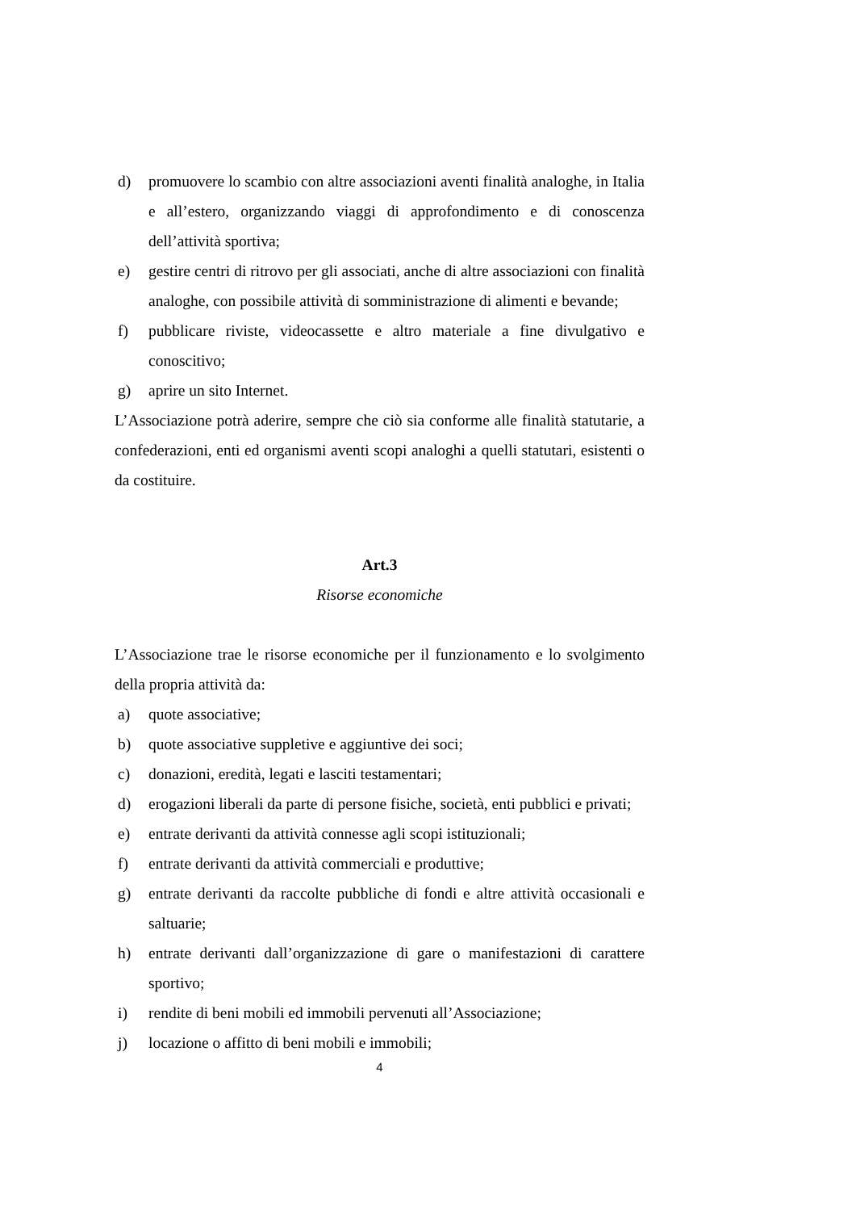d) promuovere lo scambio con altre associazioni aventi finalità analoghe, in Italia e all’estero, organizzando viaggi di approfondimento e di conoscenza dell’attività sportiva;
e) gestire centri di ritrovo per gli associati, anche di altre associazioni con finalità analoghe, con possibile attività di somministrazione di alimenti e bevande;
f) pubblicare riviste, videocassette e altro materiale a fine divulgativo e conoscitivo;
g) aprire un sito Internet.
L’Associazione potrà aderire, sempre che ciò sia conforme alle finalità statutarie, a confederazioni, enti ed organismi aventi scopi analoghi a quelli statutari, esistenti o da costituire.
Art.3
Risorse economiche
L’Associazione trae le risorse economiche per il funzionamento e lo svolgimento della propria attività da:
a) quote associative;
b) quote associative suppletive e aggiuntive dei soci;
c) donazioni, eredità, legati e lasciti testamentari;
d) erogazioni liberali da parte di persone fisiche, società, enti pubblici e privati;
e) entrate derivanti da attività connesse agli scopi istituzionali;
f) entrate derivanti da attività commerciali e produttive;
g) entrate derivanti da raccolte pubbliche di fondi e altre attività occasionali e saltuarie;
h) entrate derivanti dall’organizzazione di gare o manifestazioni di carattere sportivo;
i) rendite di beni mobili ed immobili pervenuti all’Associazione;
j) locazione o affitto di beni mobili e immobili;
4